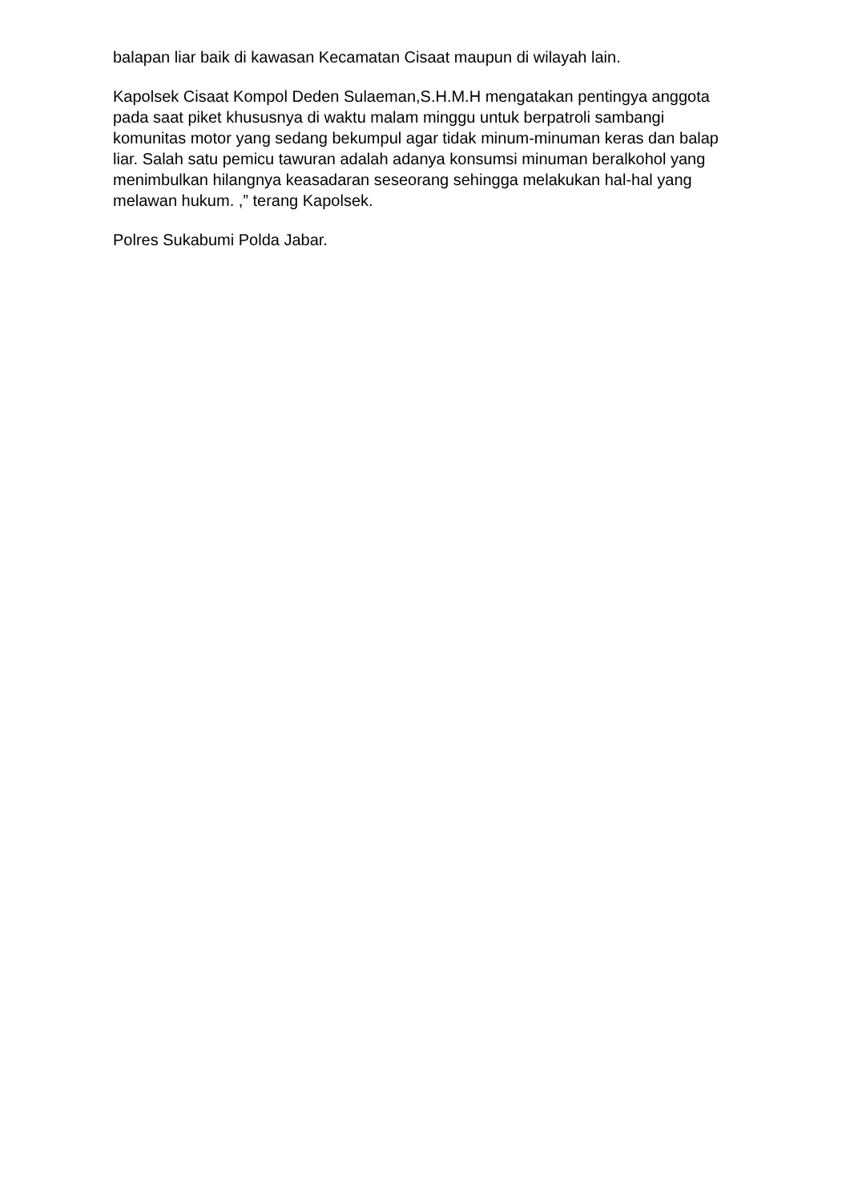balapan liar baik di kawasan Kecamatan Cisaat maupun di wilayah lain.
Kapolsek Cisaat Kompol Deden Sulaeman,S.H.M.H mengatakan pentingya anggota pada saat piket khususnya di waktu malam minggu untuk berpatroli sambangi komunitas motor yang sedang bekumpul agar tidak minum-minuman keras dan balap liar. Salah satu pemicu tawuran adalah adanya konsumsi minuman beralkohol yang menimbulkan hilangnya keasadaran seseorang sehingga melakukan hal-hal yang melawan hukum. ,” terang Kapolsek.
Polres Sukabumi Polda Jabar.